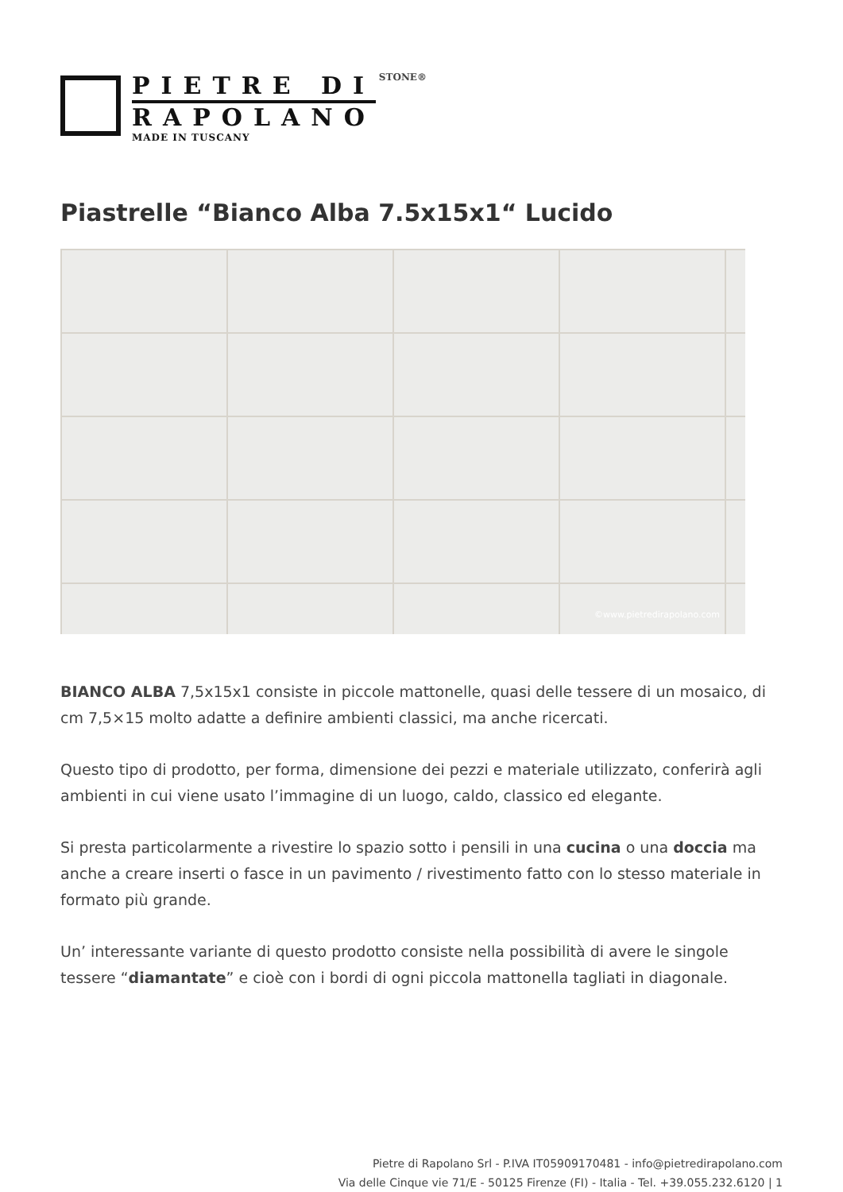PIETRE DI
RAPOLANO
MADE IN TUSCANY
STONE®
Piastrelle “Bianco Alba 7.5x15x1“ Lucido
©www.pietredirapolano.com
BIANCO ALBA 7,5x15x1 consiste in piccole mattonelle, quasi delle tessere di un mosaico, di cm 7,5×15 molto adatte a definire ambienti classici, ma anche ricercati.
Questo tipo di prodotto, per forma, dimensione dei pezzi e materiale utilizzato, conferirà agli ambienti in cui viene usato l’immagine di un luogo, caldo, classico ed elegante.
Si presta particolarmente a rivestire lo spazio sotto i pensili in una cucina o una doccia ma anche a creare inserti o fasce in un pavimento / rivestimento fatto con lo stesso materiale in formato più grande.
Un’ interessante variante di questo prodotto consiste nella possibilità di avere le singole tessere “diamantate” e cioè con i bordi di ogni piccola mattonella tagliati in diagonale.
Pietre di Rapolano Srl - P.IVA IT05909170481 - info@pietredirapolano.com
Via delle Cinque vie 71/E - 50125 Firenze (FI) - Italia - Tel. +39.055.232.6120 | 1